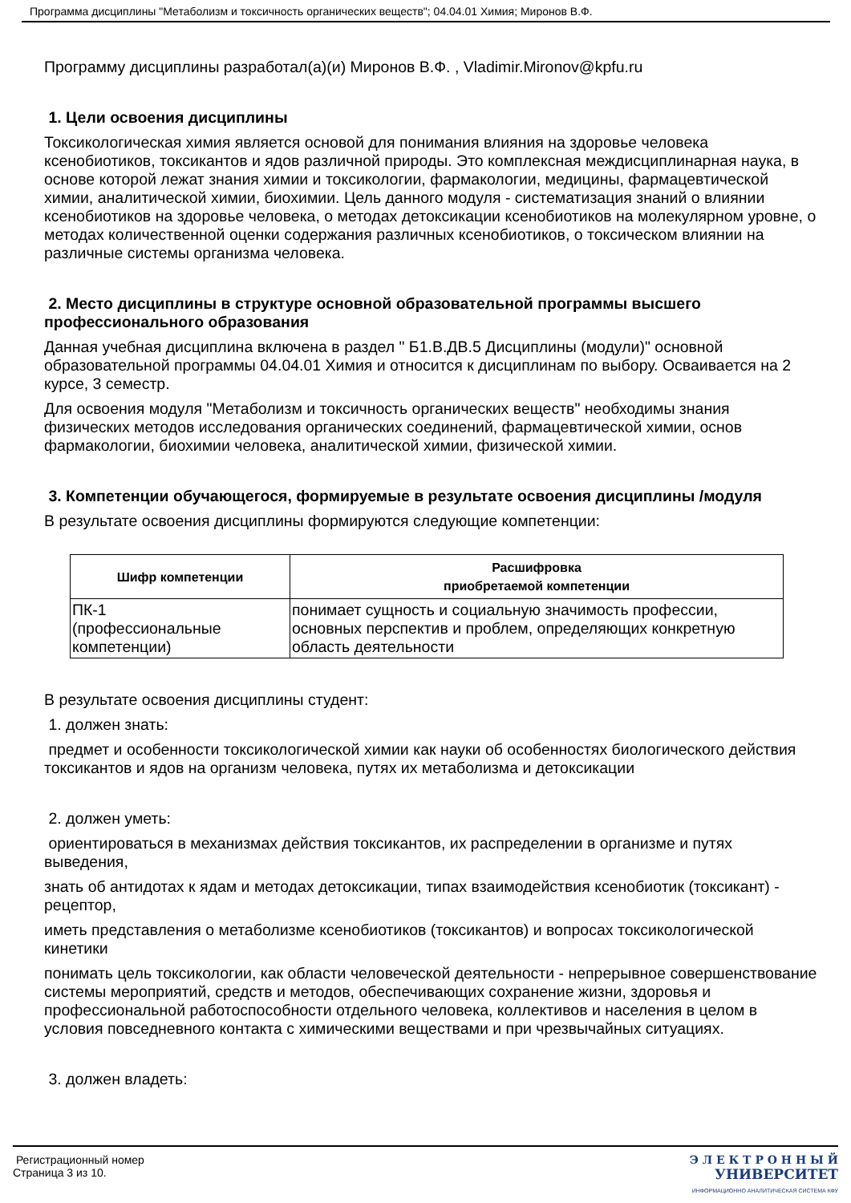Программа дисциплины "Метаболизм и токсичность органических веществ"; 04.04.01 Химия; Миронов В.Ф.
Программу дисциплины разработал(а)(и) Миронов В.Ф. , Vladimir.Mironov@kpfu.ru
1. Цели освоения дисциплины
Токсикологическая химия является основой для понимания влияния на здоровье человека ксенобиотиков, токсикантов и ядов различной природы. Это комплексная междисциплинарная наука, в основе которой лежат знания химии и токсикологии, фармакологии, медицины, фармацевтической химии, аналитической химии, биохимии. Цель данного модуля - систематизация знаний о влиянии ксенобиотиков на здоровье человека, о методах детоксикации ксенобиотиков на молекулярном уровне, о методах количественной оценки содержания различных ксенобиотиков, о токсическом влиянии на различные системы организма человека.
2. Место дисциплины в структуре основной образовательной программы высшего профессионального образования
Данная учебная дисциплина включена в раздел " Б1.В.ДВ.5 Дисциплины (модули)" основной образовательной программы 04.04.01 Химия и относится к дисциплинам по выбору. Осваивается на 2 курсе, 3 семестр.
Для освоения модуля "Метаболизм и токсичность органических веществ" необходимы знания физических методов исследования органических соединений, фармацевтической химии, основ фармакологии, биохимии человека, аналитической химии, физической химии.
3. Компетенции обучающегося, формируемые в результате освоения дисциплины /модуля
В результате освоения дисциплины формируются следующие компетенции:
| Шифр компетенции | Расшифровка приобретаемой компетенции |
| --- | --- |
| ПК-1 (профессиональные компетенции) | понимает сущность и социальную значимость профессии, основных перспектив и проблем, определяющих конкретную область деятельности |
В результате освоения дисциплины студент:
1. должен знать:
предмет и особенности токсикологической химии как науки об особенностях биологического действия токсикантов и ядов на организм человека, путях их метаболизма и детоксикации
2. должен уметь:
ориентироваться в механизмах действия токсикантов, их распределении в организме и путях выведения,
знать об антидотах к ядам и методах детоксикации, типах взаимодействия ксенобиотик (токсикант) - рецептор,
иметь представления о метаболизме ксенобиотиков (токсикантов) и вопросах токсикологической кинетики
понимать цель токсикологии, как области человеческой деятельности - непрерывное совершенствование системы мероприятий, средств и методов, обеспечивающих сохранение жизни, здоровья и профессиональной работоспособности отдельного человека, коллективов и населения в целом в условия повседневного контакта с химическими веществами и при чрезвычайных ситуациях.
3. должен владеть:
Регистрационный номер
Страница 3 из 10.
Э Л Е К Т Р О Н Н Ы Й
УНИВЕРСИТЕТ
ИНФОРМАЦИОННО АНАЛИТИЧЕСКАЯ СИСТЕМА КФУ